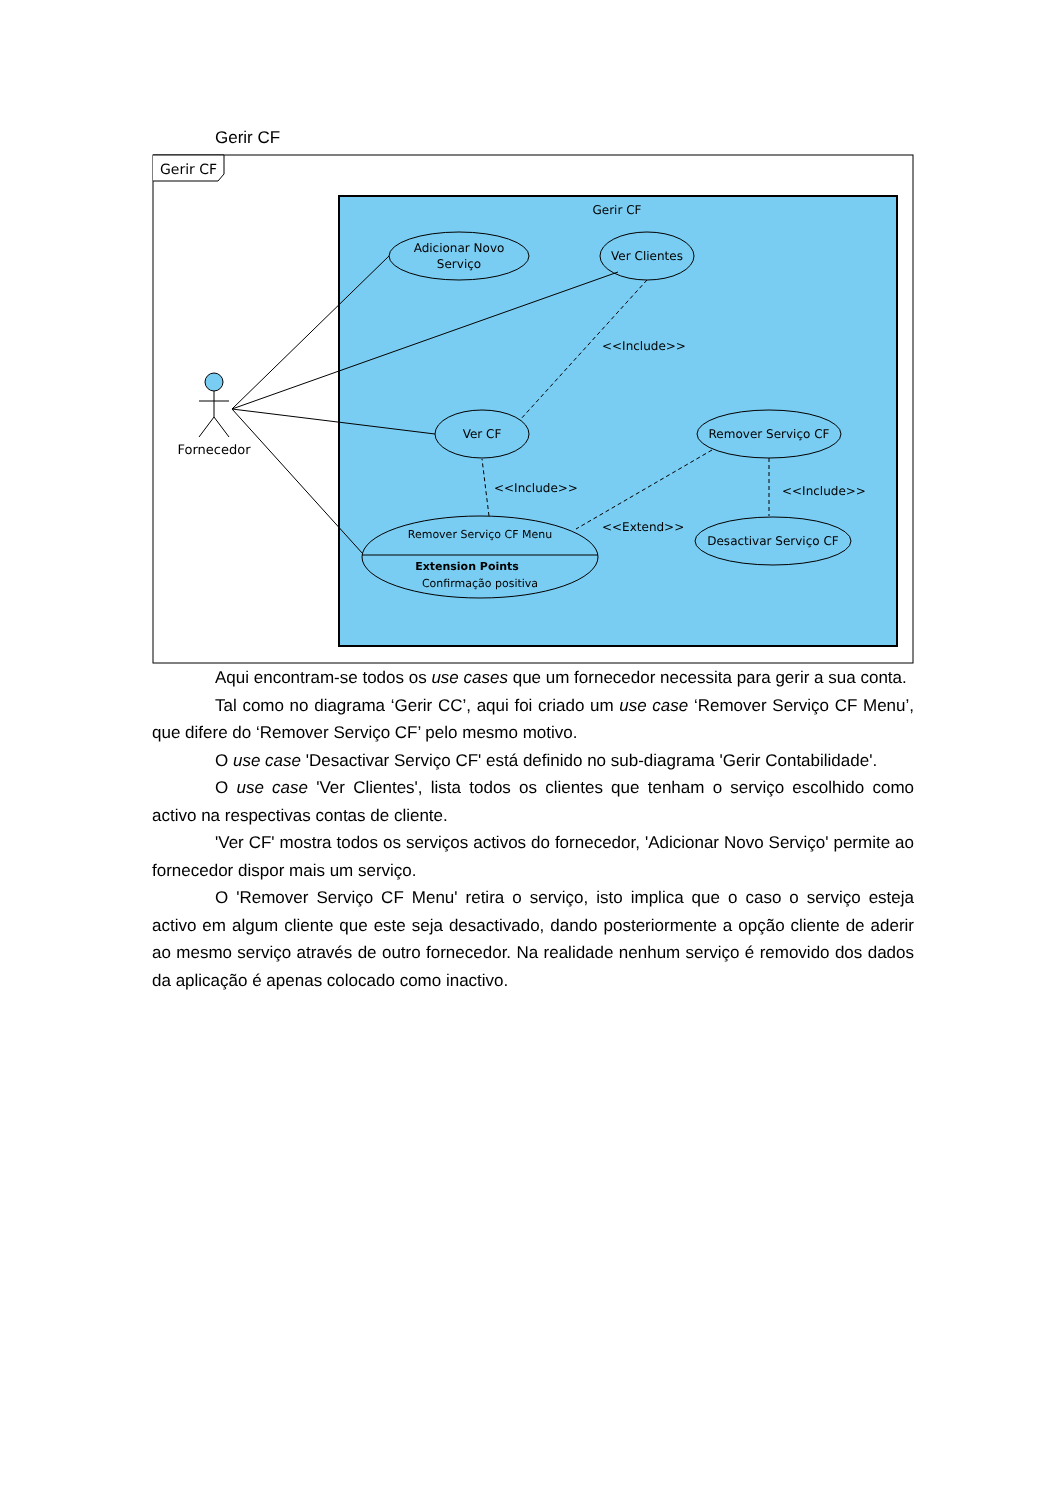Gerir CF
Gerir CF
Gerir CF
Fornecedor
Adicionar Novo
Serviço
Ver Clientes
Ver CF
Remover Serviço CF
Desactivar Serviço CF
Remover Serviço CF Menu
Extension Points
Confirmação positiva
<<Include>>
<<Include>>
<<Include>>
<<Extend>>
Aqui encontram-se todos os use cases que um fornecedor necessita para gerir a sua conta.
Tal como no diagrama ‘Gerir CC’, aqui foi criado um use case ‘Remover Serviço CF Menu’, que difere do ‘Remover Serviço CF’ pelo mesmo motivo.
O use case 'Desactivar Serviço CF' está definido no sub-diagrama 'Gerir Contabilidade'.
O use case 'Ver Clientes', lista todos os clientes que tenham o serviço escolhido como activo na respectivas contas de cliente.
'Ver CF' mostra todos os serviços activos do fornecedor, 'Adicionar Novo Serviço' permite ao fornecedor dispor mais um serviço.
O 'Remover Serviço CF Menu' retira o serviço, isto implica que o caso o serviço esteja activo em algum cliente que este seja desactivado, dando posteriormente a opção cliente de aderir ao mesmo serviço através de outro fornecedor. Na realidade nenhum serviço é removido dos dados da aplicação é apenas colocado como inactivo.